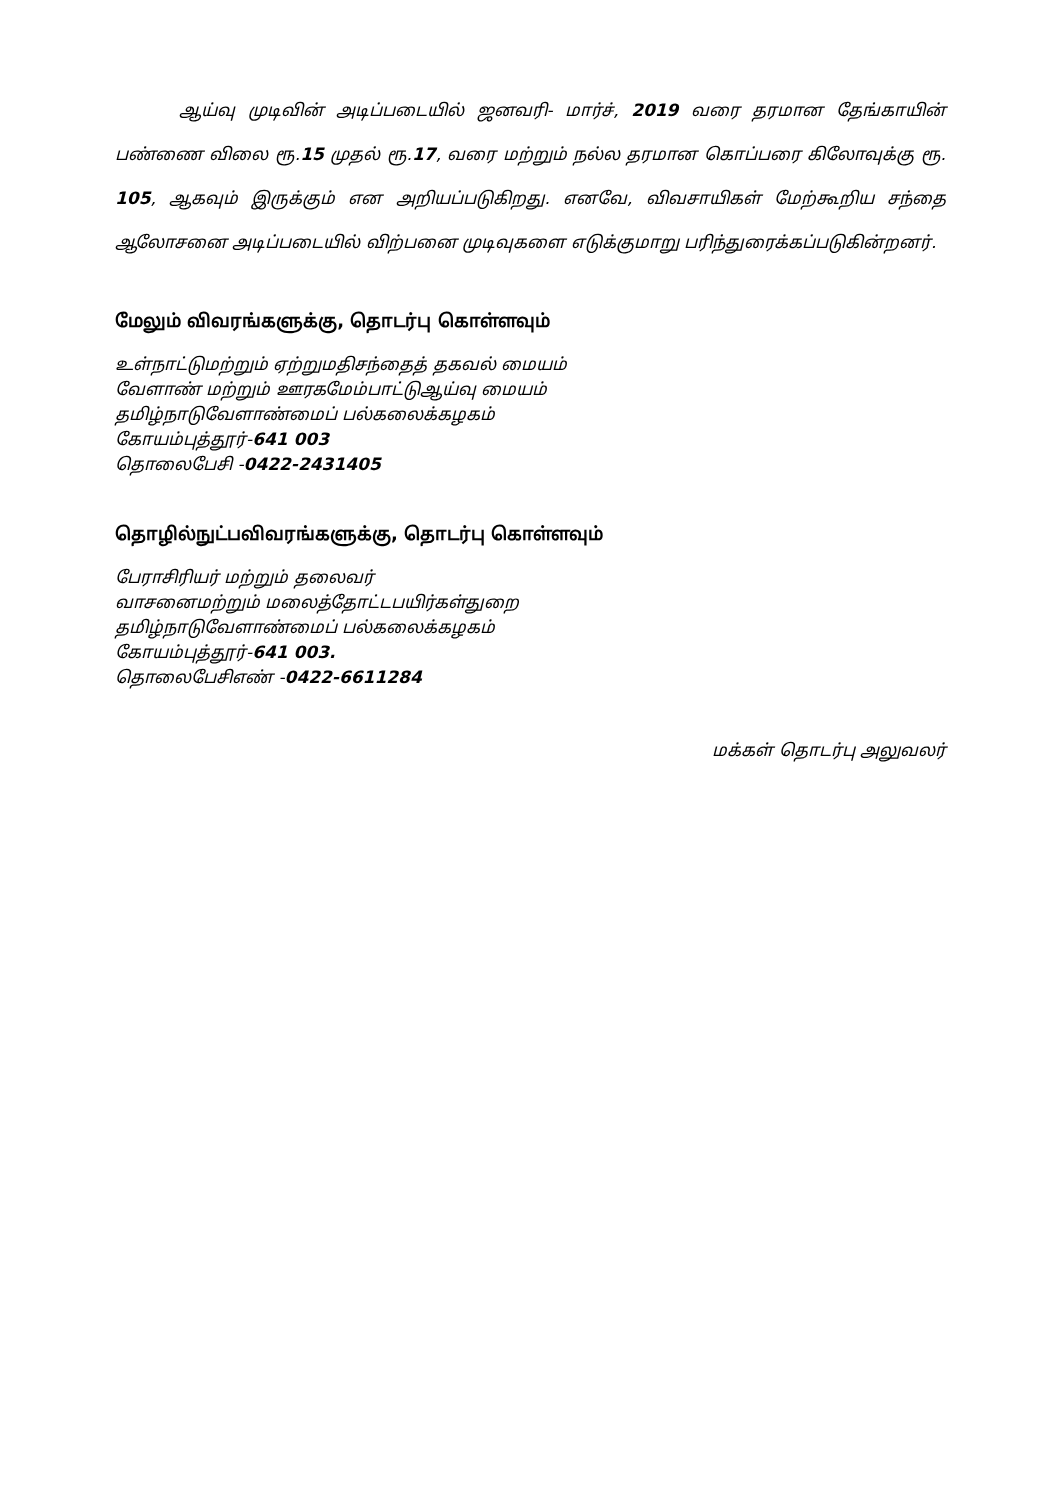ஆய்வு முடிவின் அடிப்படையில் ஜனவரி- மார்ச், 2019 வரை தரமான தேங்காயின் பண்ணை விலை ரூ.15 முதல் ரூ.17, வரை மற்றும் நல்ல தரமான கொப்பரை கிலோவுக்கு ரூ. 105, ஆகவும் இருக்கும் என அறியப்படுகிறது. எனவே, விவசாயிகள் மேற்கூறிய சந்தை ஆலோசனை அடிப்படையில் விற்பனை முடிவுகளை எடுக்குமாறு பரிந்துரைக்கப்படுகின்றனர்.
மேலும் விவரங்களுக்கு, தொடர்பு கொள்ளவும்
உள்நாட்டுமற்றும் ஏற்றுமதிசந்தைத் தகவல் மையம்
வேளாண் மற்றும் ஊரகமேம்பாட்டுஆய்வு மையம்
தமிழ்நாடுவேளாண்மைப் பல்கலைக்கழகம்
கோயம்புத்தூர்-641 003
தொலைபேசி -0422-2431405
தொழில்நுட்பவிவரங்களுக்கு, தொடர்பு கொள்ளவும்
பேராசிரியர் மற்றும் தலைவர்
வாசனைமற்றும் மலைத்தோட்டபயிர்கள்துறை
தமிழ்நாடுவேளாண்மைப் பல்கலைக்கழகம்
கோயம்புத்தூர்-641 003.
தொலைபேசிஎண் -0422-6611284
மக்கள் தொடர்பு அலுவலர்